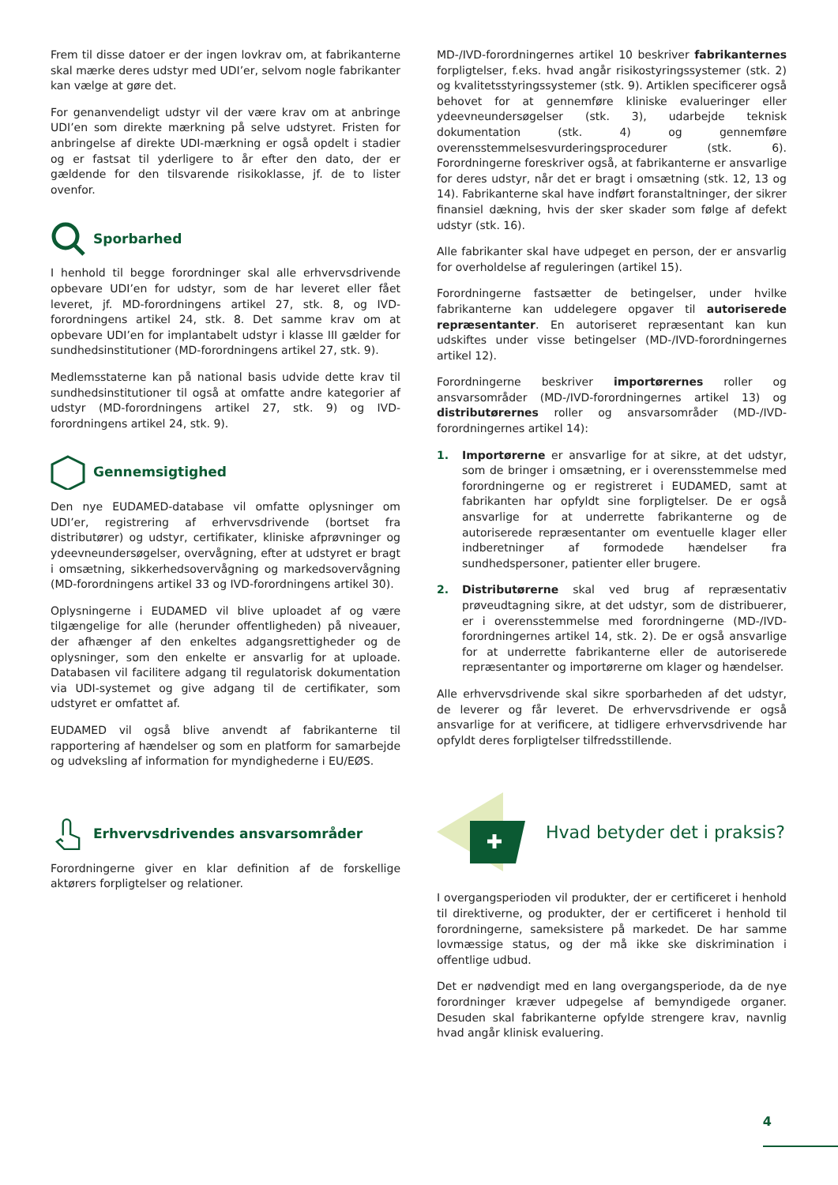Frem til disse datoer er der ingen lovkrav om, at fabrikanterne skal mærke deres udstyr med UDI’er, selvom nogle fabrikanter kan vælge at gøre det.
For genanvendeligt udstyr vil der være krav om at anbringe UDI’en som direkte mærkning på selve udstyret. Fristen for anbringelse af direkte UDI-mærkning er også opdelt i stadier og er fastsat til yderligere to år efter den dato, der er gældende for den tilsvarende risikoklasse, jf. de to lister ovenfor.
Sporbarhed
I henhold til begge forordninger skal alle erhvervsdrivende opbevare UDI’en for udstyr, som de har leveret eller fået leveret, jf. MD-forordningens artikel 27, stk. 8, og IVD-forordningens artikel 24, stk. 8. Det samme krav om at opbevare UDI’en for implantabelt udstyr i klasse III gælder for sundhedsinstitutioner (MD-forordningens artikel 27, stk. 9).
Medlemsstaterne kan på national basis udvide dette krav til sundhedsinstitutioner til også at omfatte andre kategorier af udstyr (MD-forordningens artikel 27, stk. 9) og IVD-forordningens artikel 24, stk. 9).
Gennemsigtighed
Den nye EUDAMED-database vil omfatte oplysninger om UDI’er, registrering af erhvervsdrivende (bortset fra distributører) og udstyr, certifikater, kliniske afprøvninger og ydeevneundersøgelser, overvågning, efter at udstyret er bragt i omsætning, sikkerhedsovervågning og markedsovervågning (MD-forordningens artikel 33 og IVD-forordningens artikel 30).
Oplysningerne i EUDAMED vil blive uploadet af og være tilgængelige for alle (herunder offentligheden) på niveauer, der afhænger af den enkeltes adgangsrettigheder og de oplysninger, som den enkelte er ansvarlig for at uploade. Databasen vil facilitere adgang til regulatorisk dokumentation via UDI-systemet og give adgang til de certifikater, som udstyret er omfattet af.
EUDAMED vil også blive anvendt af fabrikanterne til rapportering af hændelser og som en platform for samarbejde og udveksling af information for myndighederne i EU/EØS.
Erhvervsdrivendes ansvarsområder
Forordningerne giver en klar definition af de forskellige aktørers forpligtelser og relationer.
MD-/IVD-forordningernes artikel 10 beskriver fabrikanternes forpligtelser, f.eks. hvad angår risikostyringssystemer (stk. 2) og kvalitetsstyringssystemer (stk. 9). Artiklen specificerer også behovet for at gennemføre kliniske evalueringer eller ydeevneundersøgelser (stk. 3), udarbejde teknisk dokumentation (stk. 4) og gennemføre overensstemmelsesvurderingsprocedurer (stk. 6). Forordningerne foreskriver også, at fabrikanterne er ansvarlige for deres udstyr, når det er bragt i omsætning (stk. 12, 13 og 14). Fabrikanterne skal have indført foranstaltninger, der sikrer finansiel dækning, hvis der sker skader som følge af defekt udstyr (stk. 16).
Alle fabrikanter skal have udpeget en person, der er ansvarlig for overholdelse af reguleringen (artikel 15).
Forordningerne fastsætter de betingelser, under hvilke fabrikanterne kan uddelegere opgaver til autoriserede repræsentanter. En autoriseret repræsentant kan kun udskiftes under visse betingelser (MD-/IVD-forordningernes artikel 12).
Forordningerne beskriver importørernes roller og ansvarsområder (MD-/IVD-forordningernes artikel 13) og distributørernes roller og ansvarsområder (MD-/IVD-forordningernes artikel 14):
1. Importørerne er ansvarlige for at sikre, at det udstyr, som de bringer i omsætning, er i overensstemmelse med forordningerne og er registreret i EUDAMED, samt at fabrikanten har opfyldt sine forpligtelser. De er også ansvarlige for at underrette fabrikanterne og de autoriserede repræsentanter om eventuelle klager eller indberetninger af formodede hændelser fra sundhedspersoner, patienter eller brugere.
2. Distributørerne skal ved brug af repræsentativ prøveudtagning sikre, at det udstyr, som de distribuerer, er i overensstemmelse med forordningerne (MD-/IVD-forordningernes artikel 14, stk. 2). De er også ansvarlige for at underrette fabrikanterne eller de autoriserede repræsentanter og importørerne om klager og hændelser.
Alle erhvervsdrivende skal sikre sporbarheden af det udstyr, de leverer og får leveret. De erhvervsdrivende er også ansvarlige for at verificere, at tidligere erhvervsdrivende har opfyldt deres forpligtelser tilfredsstillende.
Hvad betyder det i praksis?
I overgangsperioden vil produkter, der er certificeret i henhold til direktiverne, og produkter, der er certificeret i henhold til forordningerne, sameksistere på markedet. De har samme lovmæssige status, og der må ikke ske diskrimination i offentlige udbud.
Det er nødvendigt med en lang overgangsperiode, da de nye forordninger kræver udpegelse af bemyndigede organer. Desuden skal fabrikanterne opfylde strengere krav, navnlig hvad angår klinisk evaluering.
4